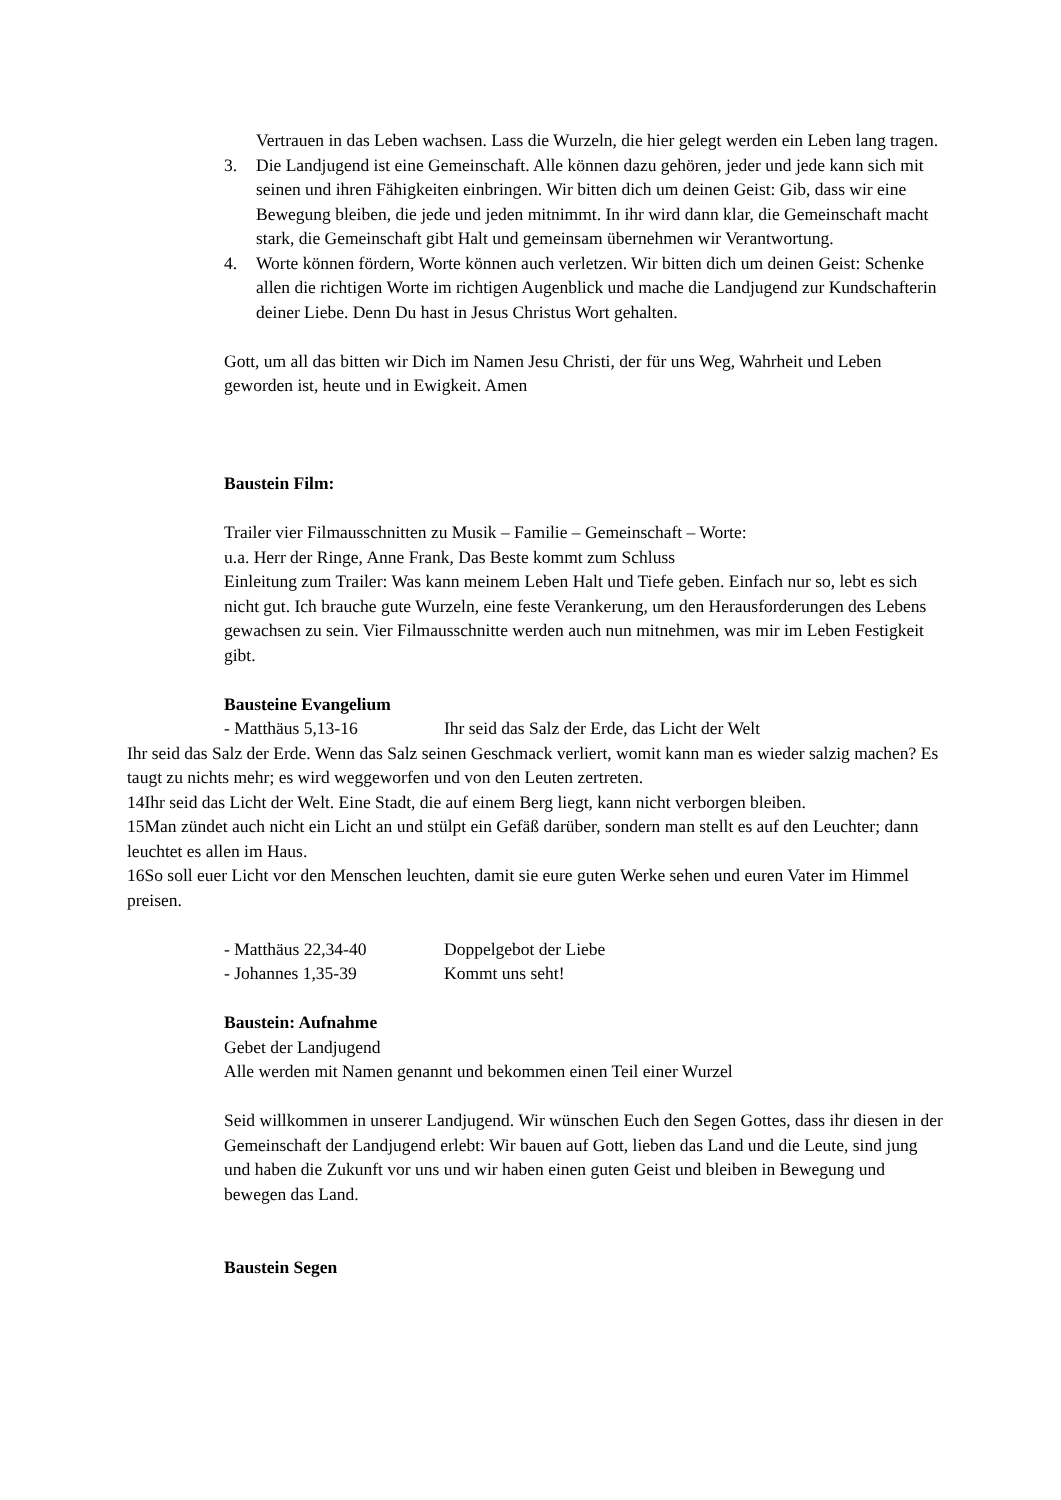Vertrauen in das Leben wachsen. Lass die Wurzeln, die hier gelegt werden ein Leben lang tragen.
3. Die Landjugend ist eine Gemeinschaft. Alle können dazu gehören, jeder und jede kann sich mit seinen und ihren Fähigkeiten einbringen. Wir bitten dich um deinen Geist: Gib, dass wir eine Bewegung bleiben, die jede und jeden mitnimmt. In ihr wird dann klar, die Gemeinschaft macht stark, die Gemeinschaft gibt Halt und gemeinsam übernehmen wir Verantwortung.
4. Worte können fördern, Worte können auch verletzen. Wir bitten dich um deinen Geist: Schenke allen die richtigen Worte im richtigen Augenblick und mache die Landjugend zur Kundschafterin deiner Liebe. Denn Du hast in Jesus Christus Wort gehalten.
Gott, um all das bitten wir Dich im Namen Jesu Christi, der für uns Weg, Wahrheit und Leben geworden ist, heute und in Ewigkeit. Amen
Baustein Film:
Trailer vier Filmausschnitten zu Musik – Familie – Gemeinschaft – Worte:
u.a. Herr der Ringe, Anne Frank, Das Beste kommt zum Schluss
Einleitung zum Trailer: Was kann meinem Leben Halt und Tiefe geben. Einfach nur so, lebt es sich nicht gut. Ich brauche gute Wurzeln, eine feste Verankerung, um den Herausforderungen des Lebens gewachsen zu sein. Vier Filmausschnitte werden auch nun mitnehmen, was mir im Leben Festigkeit gibt.
Bausteine Evangelium
- Matthäus 5,13-16 Ihr seid das Salz der Erde, das Licht der Welt
Ihr seid das Salz der Erde. Wenn das Salz seinen Geschmack verliert, womit kann man es wieder salzig machen? Es taugt zu nichts mehr; es wird weggeworfen und von den Leuten zertreten.
14Ihr seid das Licht der Welt. Eine Stadt, die auf einem Berg liegt, kann nicht verborgen bleiben.
15Man zündet auch nicht ein Licht an und stülpt ein Gefäß darüber, sondern man stellt es auf den Leuchter; dann leuchtet es allen im Haus.
16So soll euer Licht vor den Menschen leuchten, damit sie eure guten Werke sehen und euren Vater im Himmel preisen.
- Matthäus 22,34-40 Doppelgebot der Liebe
- Johannes 1,35-39 Kommt uns seht!
Baustein: Aufnahme
Gebet der Landjugend
Alle werden mit Namen genannt und bekommen einen Teil einer Wurzel
Seid willkommen in unserer Landjugend. Wir wünschen Euch den Segen Gottes, dass ihr diesen in der Gemeinschaft der Landjugend erlebt: Wir bauen auf Gott, lieben das Land und die Leute, sind jung und haben die Zukunft vor uns und wir haben einen guten Geist und bleiben in Bewegung und bewegen das Land.
Baustein Segen